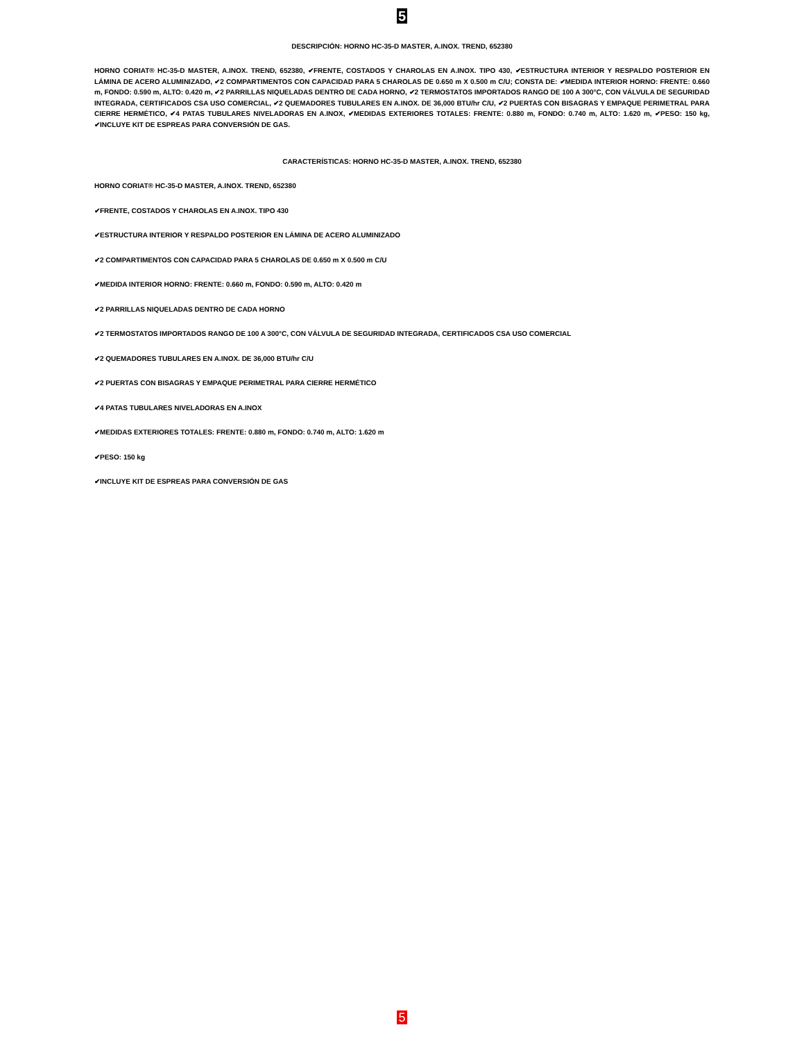5
DESCRIPCIÓN: HORNO HC-35-D MASTER, A.INOX. TREND, 652380
HORNO CORIAT® HC-35-D MASTER, A.INOX. TREND, 652380, ✔FRENTE, COSTADOS Y CHAROLAS EN A.INOX. TIPO 430, ✔ESTRUCTURA INTERIOR Y RESPALDO POSTERIOR EN LÁMINA DE ACERO ALUMINIZADO, ✔2 COMPARTIMENTOS CON CAPACIDAD PARA 5 CHAROLAS DE 0.650 m X 0.500 m C/U; CONSTA DE: ✔MEDIDA INTERIOR HORNO: FRENTE: 0.660 m, FONDO: 0.590 m, ALTO: 0.420 m, ✔2 PARRILLAS NIQUELADAS DENTRO DE CADA HORNO, ✔2 TERMOSTATOS IMPORTADOS RANGO DE 100 A 300°C, CON VÁLVULA DE SEGURIDAD INTEGRADA, CERTIFICADOS CSA USO COMERCIAL, ✔2 QUEMADORES TUBULARES EN A.INOX. DE 36,000 BTU/hr C/U, ✔2 PUERTAS CON BISAGRAS Y EMPAQUE PERIMETRAL PARA CIERRE HERMÉTICO, ✔4 PATAS TUBULARES NIVELADORAS EN A.INOX, ✔MEDIDAS EXTERIORES TOTALES: FRENTE: 0.880 m, FONDO: 0.740 m, ALTO: 1.620 m, ✔PESO: 150 kg, ✔INCLUYE KIT DE ESPREAS PARA CONVERSIÓN DE GAS.
CARACTERÍSTICAS: HORNO HC-35-D MASTER, A.INOX. TREND, 652380
HORNO CORIAT® HC-35-D MASTER, A.INOX. TREND, 652380
✔FRENTE, COSTADOS Y CHAROLAS EN A.INOX. TIPO 430
✔ESTRUCTURA INTERIOR Y RESPALDO POSTERIOR EN LÁMINA DE ACERO ALUMINIZADO
✔2 COMPARTIMENTOS CON CAPACIDAD PARA 5 CHAROLAS DE 0.650 m X 0.500 m C/U
✔MEDIDA INTERIOR HORNO: FRENTE: 0.660 m, FONDO: 0.590 m, ALTO: 0.420 m
✔2 PARRILLAS NIQUELADAS DENTRO DE CADA HORNO
✔2 TERMOSTATOS IMPORTADOS RANGO DE 100 A 300°C, CON VÁLVULA DE SEGURIDAD INTEGRADA, CERTIFICADOS CSA USO COMERCIAL
✔2 QUEMADORES TUBULARES EN A.INOX. DE 36,000 BTU/hr C/U
✔2 PUERTAS CON BISAGRAS Y EMPAQUE PERIMETRAL PARA CIERRE HERMÉTICO
✔4 PATAS TUBULARES NIVELADORAS EN A.INOX
✔MEDIDAS EXTERIORES TOTALES: FRENTE: 0.880 m, FONDO: 0.740 m, ALTO: 1.620 m
✔PESO: 150 kg
✔INCLUYE KIT DE ESPREAS PARA CONVERSIÓN DE GAS
5